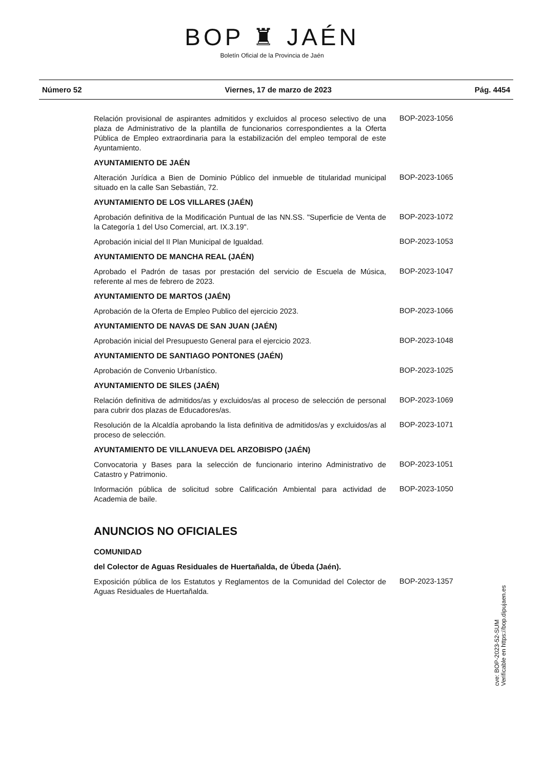BOP ♜ JAÉN
Boletín Oficial de la Provincia de Jaén
Número 52 Viernes, 17 de marzo de 2023 Pág. 4454
Relación provisional de aspirantes admitidos y excluidos al proceso selectivo de una plaza de Administrativo de la plantilla de funcionarios correspondientes a la Oferta Pública de Empleo extraordinaria para la estabilización del empleo temporal de este Ayuntamiento.
BOP-2023-1056
AYUNTAMIENTO DE JAÉN
Alteración Jurídica a Bien de Dominio Público del inmueble de titularidad municipal situado en la calle San Sebastián, 72.
BOP-2023-1065
AYUNTAMIENTO DE LOS VILLARES (JAÉN)
Aprobación definitiva de la Modificación Puntual de las NN.SS. "Superficie de Venta de la Categoría 1 del Uso Comercial, art. IX.3.19".
BOP-2023-1072
Aprobación inicial del II Plan Municipal de Igualdad.
BOP-2023-1053
AYUNTAMIENTO DE MANCHA REAL (JAÉN)
Aprobado el Padrón de tasas por prestación del servicio de Escuela de Música, referente al mes de febrero de 2023.
BOP-2023-1047
AYUNTAMIENTO DE MARTOS (JAÉN)
Aprobación de la Oferta de Empleo Publico del ejercicio 2023.
BOP-2023-1066
AYUNTAMIENTO DE NAVAS DE SAN JUAN (JAÉN)
Aprobación inicial del Presupuesto General para el ejercicio 2023.
BOP-2023-1048
AYUNTAMIENTO DE SANTIAGO PONTONES (JAÉN)
Aprobación de Convenio Urbanístico.
BOP-2023-1025
AYUNTAMIENTO DE SILES (JAÉN)
Relación definitiva de admitidos/as y excluidos/as al proceso de selección de personal para cubrir dos plazas de Educadores/as.
BOP-2023-1069
Resolución de la Alcaldía aprobando la lista definitiva de admitidos/as y excluidos/as al proceso de selección.
BOP-2023-1071
AYUNTAMIENTO DE VILLANUEVA DEL ARZOBISPO (JAÉN)
Convocatoria y Bases para la selección de funcionario interino Administrativo de Catastro y Patrimonio.
BOP-2023-1051
Información pública de solicitud sobre Calificación Ambiental para actividad de Academia de baile.
BOP-2023-1050
ANUNCIOS NO OFICIALES
COMUNIDAD
del Colector de Aguas Residuales de Huertañalda, de Úbeda (Jaén).
Exposición pública de los Estatutos y Reglamentos de la Comunidad del Colector de Aguas Residuales de Huertañalda.
BOP-2023-1357
cve: BOP-2023-52-SUM
Verificable en https://bop.dipujaen.es